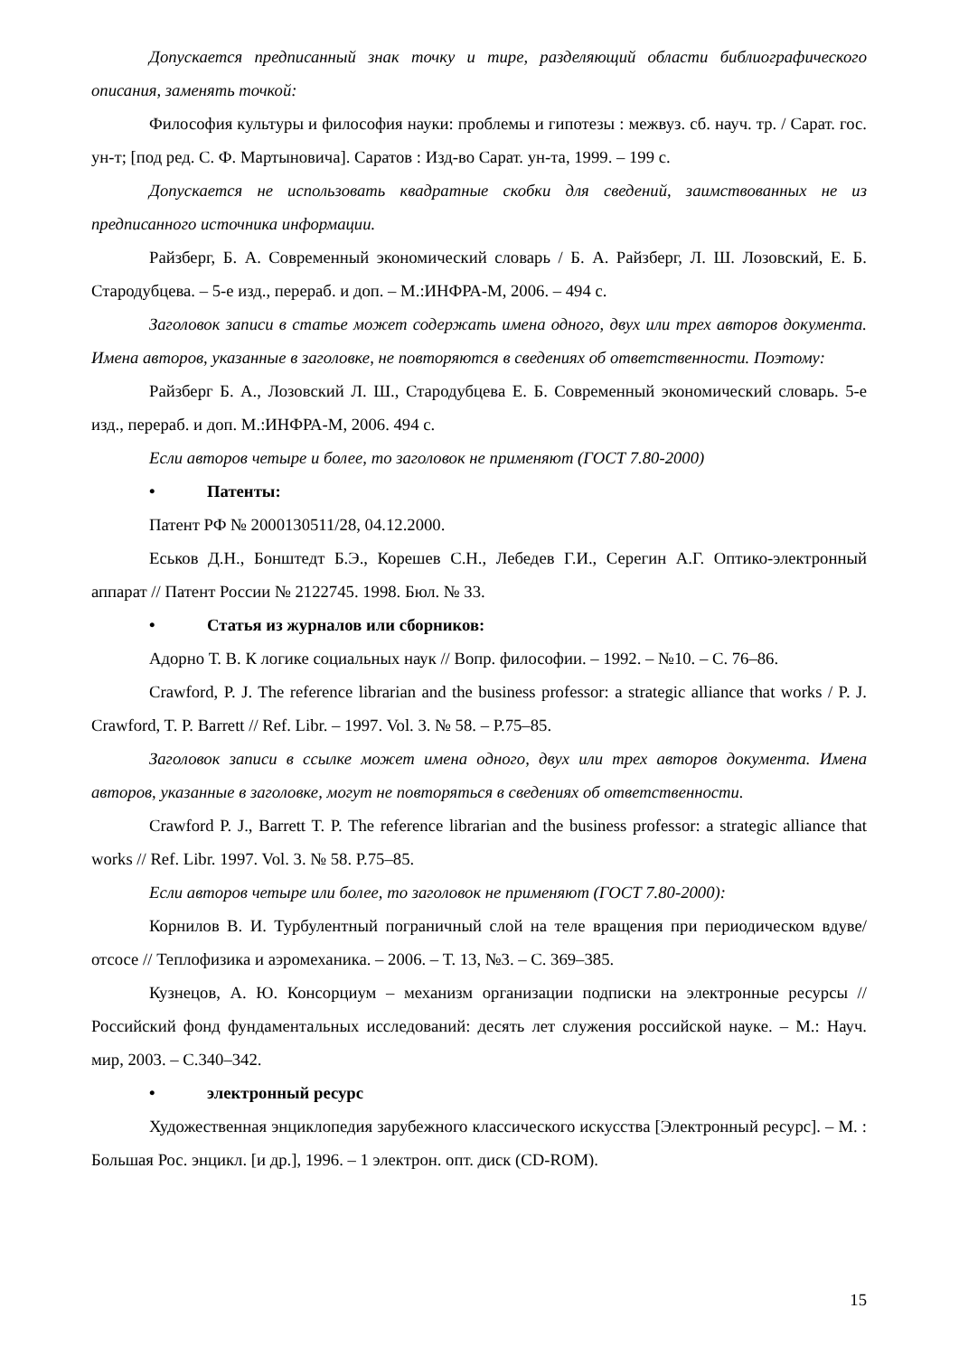Допускается предписанный знак точку и тире, разделяющий области библиографического описания, заменять точкой:
Философия культуры и философия науки: проблемы и гипотезы : межвуз. сб. науч. тр. / Сарат. гос. ун-т; [под ред. С. Ф. Мартыновича]. Саратов : Изд-во Сарат. ун-та, 1999. – 199 с.
Допускается не использовать квадратные скобки для сведений, заимствованных не из предписанного источника информации.
Райзберг, Б. А. Современный экономический словарь / Б. А. Райзберг, Л. Ш. Лозовский, Е. Б. Стародубцева. – 5-е изд., перераб. и доп. – М.:ИНФРА-М, 2006. – 494 с.
Заголовок записи в статье может содержать имена одного, двух или трех авторов документа. Имена авторов, указанные в заголовке, не повторяются в сведениях об ответственности. Поэтому:
Райзберг Б. А., Лозовский Л. Ш., Стародубцева Е. Б. Современный экономический словарь. 5-е изд., перераб. и доп. М.:ИНФРА-М, 2006. 494 с.
Если авторов четыре и более, то заголовок не применяют (ГОСТ 7.80-2000)
• Патенты:
Патент РФ № 2000130511/28, 04.12.2000.
Еськов Д.Н., Бонштедт Б.Э., Корешев С.Н., Лебедев Г.И., Серегин А.Г. Оптико-электронный аппарат // Патент России № 2122745. 1998. Бюл. № 33.
• Статья из журналов или сборников:
Адорно Т. В. К логике социальных наук // Вопр. философии. – 1992. – №10. – С. 76–86.
Crawford, P. J. The reference librarian and the business professor: a strategic alliance that works / P. J. Crawford, T. P. Barrett // Ref. Libr. – 1997. Vol. 3. № 58. – P.75–85.
Заголовок записи в ссылке может имена одного, двух или трех авторов документа. Имена авторов, указанные в заголовке, могут не повторяться в сведениях об ответственности.
Crawford P. J., Barrett T. P. The reference librarian and the business professor: a strategic alliance that works // Ref. Libr. 1997. Vol. 3. № 58. P.75–85.
Если авторов четыре или более, то заголовок не применяют (ГОСТ 7.80-2000):
Корнилов В. И. Турбулентный пограничный слой на теле вращения при периодическом вдуве/отсосе // Теплофизика и аэромеханика. – 2006. – Т. 13, №3. – С. 369–385.
Кузнецов, А. Ю. Консорциум – механизм организации подписки на электронные ресурсы // Российский фонд фундаментальных исследований: десять лет служения российской науке. – М.: Науч. мир, 2003. – С.340–342.
• электронный ресурс
Художественная энциклопедия зарубежного классического искусства [Электронный ресурс]. – М. : Большая Рос. энцикл. [и др.], 1996. – 1 электрон. опт. диск (CD-ROM).
15